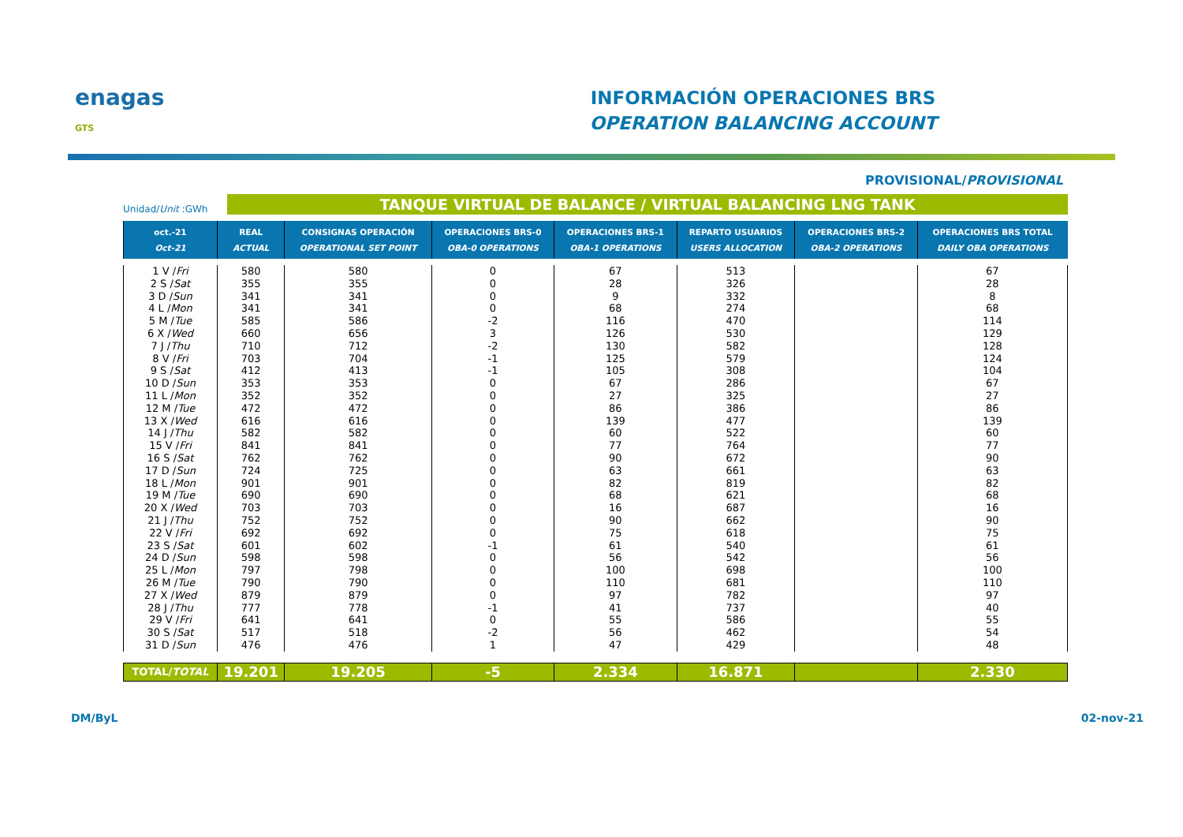enagas
GTS
INFORMACIÓN OPERACIONES BRS
OPERATION BALANCING ACCOUNT
PROVISIONAL/PROVISIONAL
Unidad/Unit :GWh
TANQUE VIRTUAL DE BALANCE / VIRTUAL BALANCING LNG TANK
| oct.-21 Oct-21 | REAL ACTUAL | CONSIGNAS OPERACIÓN OPERATIONAL SET POINT | OPERACIONES BRS-0 OBA-0 OPERATIONS | OPERACIONES BRS-1 OBA-1 OPERATIONS | REPARTO USUARIOS USERS ALLOCATION | OPERACIONES BRS-2 OBA-2 OPERATIONS | OPERACIONES BRS TOTAL DAILY OBA OPERATIONS |
| --- | --- | --- | --- | --- | --- | --- | --- |
| 1 V / Fri | 580 | 580 | 0 | 67 | 513 | | 67 |
| 2 S / Sat | 355 | 355 | 0 | 28 | 326 | | 28 |
| 3 D / Sun | 341 | 341 | 0 | 9 | 332 | | 8 |
| 4 L / Mon | 341 | 341 | 0 | 68 | 274 | | 68 |
| 5 M / Tue | 585 | 586 | -2 | 116 | 470 | | 114 |
| 6 X / Wed | 660 | 656 | 3 | 126 | 530 | | 129 |
| 7 J / Thu | 710 | 712 | -2 | 130 | 582 | | 128 |
| 8 V / Fri | 703 | 704 | -1 | 125 | 579 | | 124 |
| 9 S / Sat | 412 | 413 | -1 | 105 | 308 | | 104 |
| 10 D / Sun | 353 | 353 | 0 | 67 | 286 | | 67 |
| 11 L / Mon | 352 | 352 | 0 | 27 | 325 | | 27 |
| 12 M / Tue | 472 | 472 | 0 | 86 | 386 | | 86 |
| 13 X / Wed | 616 | 616 | 0 | 139 | 477 | | 139 |
| 14 J / Thu | 582 | 582 | 0 | 60 | 522 | | 60 |
| 15 V / Fri | 841 | 841 | 0 | 77 | 764 | | 77 |
| 16 S / Sat | 762 | 762 | 0 | 90 | 672 | | 90 |
| 17 D / Sun | 724 | 725 | 0 | 63 | 661 | | 63 |
| 18 L / Mon | 901 | 901 | 0 | 82 | 819 | | 82 |
| 19 M / Tue | 690 | 690 | 0 | 68 | 621 | | 68 |
| 20 X / Wed | 703 | 703 | 0 | 16 | 687 | | 16 |
| 21 J / Thu | 752 | 752 | 0 | 90 | 662 | | 90 |
| 22 V / Fri | 692 | 692 | 0 | 75 | 618 | | 75 |
| 23 S / Sat | 601 | 602 | -1 | 61 | 540 | | 61 |
| 24 D / Sun | 598 | 598 | 0 | 56 | 542 | | 56 |
| 25 L / Mon | 797 | 798 | 0 | 100 | 698 | | 100 |
| 26 M / Tue | 790 | 790 | 0 | 110 | 681 | | 110 |
| 27 X / Wed | 879 | 879 | 0 | 97 | 782 | | 97 |
| 28 J / Thu | 777 | 778 | -1 | 41 | 737 | | 40 |
| 29 V / Fri | 641 | 641 | 0 | 55 | 586 | | 55 |
| 30 S / Sat | 517 | 518 | -2 | 56 | 462 | | 54 |
| 31 D / Sun | 476 | 476 | 1 | 47 | 429 | | 48 |
| TOTAL/ TOTAL | 19.201 | 19.205 | -5 | 2.334 | 16.871 | | 2.330 |
DM/ByL 02-nov-21